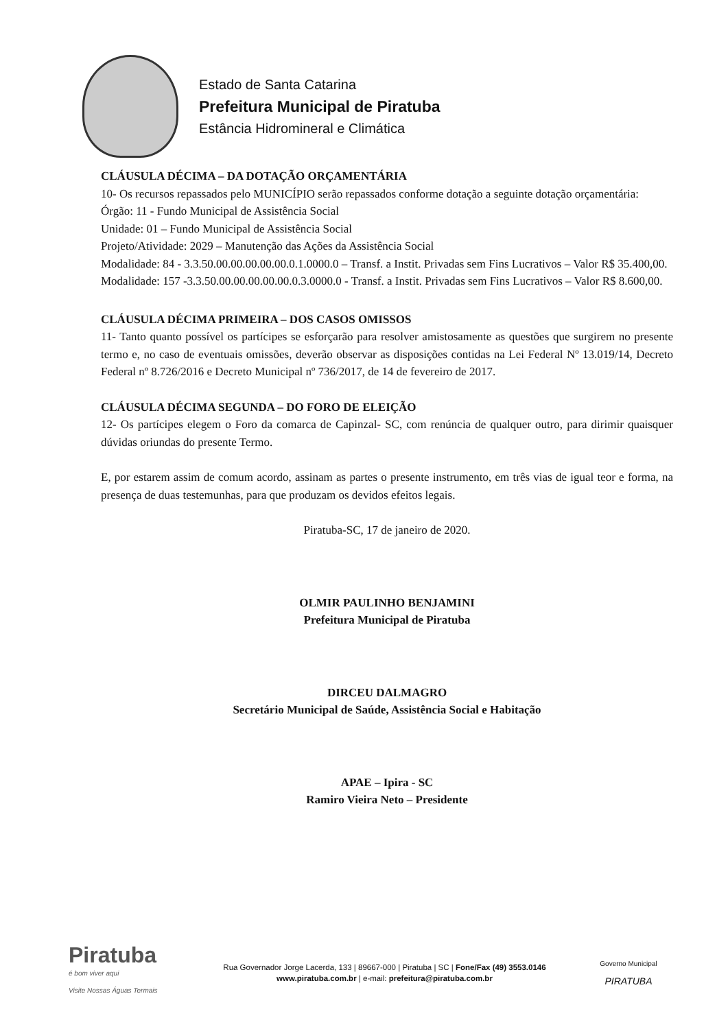Estado de Santa Catarina
Prefeitura Municipal de Piratuba
Estância Hidromineral e Climática
CLÁUSULA DÉCIMA – DA DOTAÇÃO ORÇAMENTÁRIA
10- Os recursos repassados pelo MUNICÍPIO serão repassados conforme dotação a seguinte dotação orçamentária:
Órgão: 11 - Fundo Municipal de Assistência Social
Unidade: 01 – Fundo Municipal de Assistência Social
Projeto/Atividade: 2029 – Manutenção das Ações da Assistência Social
Modalidade: 84 - 3.3.50.00.00.00.00.00.0.1.0000.0 – Transf. a Instit. Privadas sem Fins Lucrativos – Valor R$ 35.400,00.
Modalidade: 157 -3.3.50.00.00.00.00.00.0.3.0000.0 - Transf. a Instit. Privadas sem Fins Lucrativos – Valor R$ 8.600,00.
CLÁUSULA DÉCIMA PRIMEIRA – DOS CASOS OMISSOS
11- Tanto quanto possível os partícipes se esforçarão para resolver amistosamente as questões que surgirem no presente termo e, no caso de eventuais omissões, deverão observar as disposições contidas na Lei Federal Nº 13.019/14, Decreto Federal nº 8.726/2016 e Decreto Municipal nº 736/2017, de 14 de fevereiro de 2017.
CLÁUSULA DÉCIMA SEGUNDA – DO FORO DE ELEIÇÃO
12- Os partícipes elegem o Foro da comarca de Capinzal- SC, com renúncia de qualquer outro, para dirimir quaisquer dúvidas oriundas do presente Termo.
E, por estarem assim de comum acordo, assinam as partes o presente instrumento, em três vias de igual teor e forma, na presença de duas testemunhas, para que produzam os devidos efeitos legais.
Piratuba-SC, 17 de janeiro de 2020.
OLMIR PAULINHO BENJAMINI
Prefeitura Municipal de Piratuba
DIRCEU DALMAGRO
Secretário Municipal de Saúde, Assistência Social e Habitação
APAE – Ipira - SC
Ramiro Vieira Neto – Presidente
Piratuba
é bom viver aqui
Visite Nossas Águas Termais
Rua Governador Jorge Lacerda, 133 | 89667-000 | Piratuba | SC | Fone/Fax (49) 3553.0146
www.piratuba.com.br | e-mail: prefeitura@piratuba.com.br
Governo Municipal
PIRATUBA